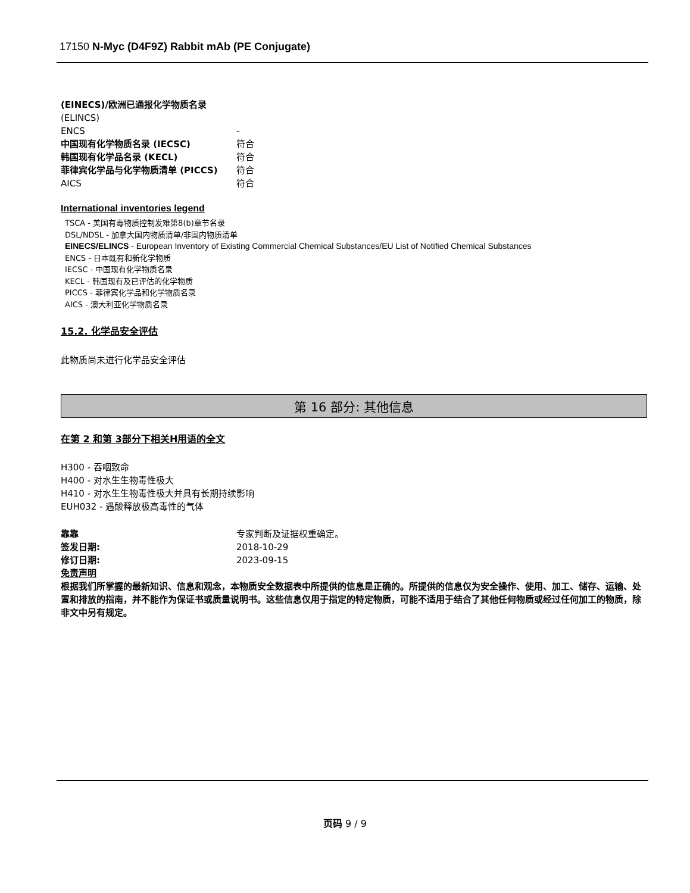17150 N-Myc (D4F9Z) Rabbit mAb (PE Conjugate)
(EINECS)/欧洲已通报化学物质名录
(ELINCS)
ENCS -
中国现有化学物质名录 (IECSC) 符合
韩国现有化学品名录 (KECL) 符合
菲律宾化学品与化学物质清单 (PICCS) 符合
AICS 符合
International inventories legend
TSCA - 美国有毒物质控制发难第8(b)章节名录
DSL/NDSL - 加拿大国内物质清单/非国内物质清单
EINECS/ELINCS - European Inventory of Existing Commercial Chemical Substances/EU List of Notified Chemical Substances
ENCS - 日本既有和新化学物质
IECSC - 中国现有化学物质名录
KECL - 韩国现有及已评估的化学物质
PICCS - 菲律宾化学品和化学物质名录
AICS - 澳大利亚化学物质名录
15.2. 化学品安全评估
此物质尚未进行化学品安全评估
第 16 部分: 其他信息
在第 2 和第 3部分下相关H用语的全文
H300 - 吞咽致命
H400 - 对水生生物毒性极大
H410 - 对水生生物毒性极大并具有长期持续影响
EUH032 - 遇酸释放极高毒性的气体
靠靠 专家判断及证据权重确定。
签发日期: 2018-10-29
修订日期: 2023-09-15
免责声明
根据我们所掌握的最新知识、信息和观念，本物质安全数据表中所提供的信息是正确的。所提供的信息仅为安全操作、使用、加工、储存、运输、处置和排放的指南，并不能作为保证书或质量说明书。这些信息仅用于指定的特定物质，可能不适用于结合了其他任何物质或经过任何加工的物质，除非文中另有规定。
页码 9 / 9